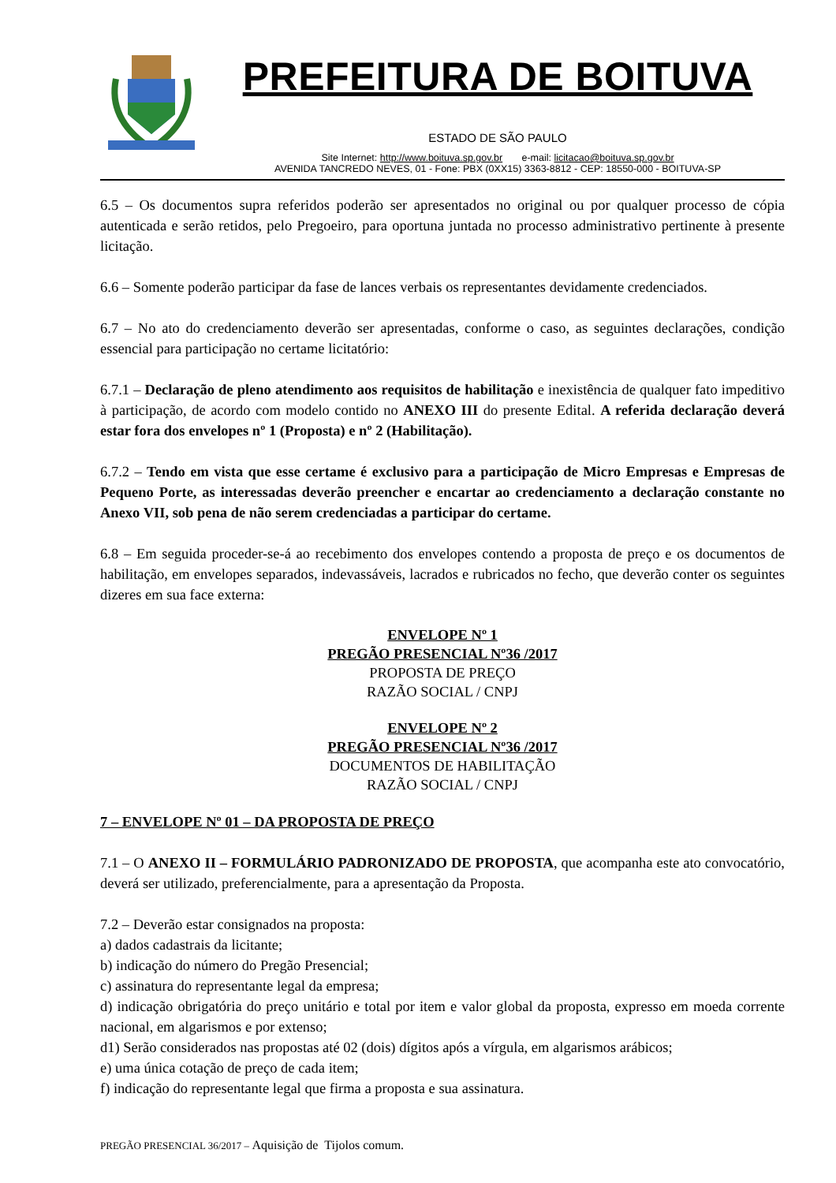PREFEITURA DE BOITUVA
ESTADO DE SÃO PAULO
Site Internet: http://www.boituva.sp.gov.br e-mail: licitacao@boituva.sp.gov.br
AVENIDA TANCREDO NEVES, 01 - Fone: PBX (0XX15) 3363-8812 - CEP: 18550-000 - BOITUVA-SP
6.5 – Os documentos supra referidos poderão ser apresentados no original ou por qualquer processo de cópia autenticada e serão retidos, pelo Pregoeiro, para oportuna juntada no processo administrativo pertinente à presente licitação.
6.6 – Somente poderão participar da fase de lances verbais os representantes devidamente credenciados.
6.7 – No ato do credenciamento deverão ser apresentadas, conforme o caso, as seguintes declarações, condição essencial para participação no certame licitatório:
6.7.1 – Declaração de pleno atendimento aos requisitos de habilitação e inexistência de qualquer fato impeditivo à participação, de acordo com modelo contido no ANEXO III do presente Edital. A referida declaração deverá estar fora dos envelopes nº 1 (Proposta) e nº 2 (Habilitação).
6.7.2 – Tendo em vista que esse certame é exclusivo para a participação de Micro Empresas e Empresas de Pequeno Porte, as interessadas deverão preencher e encartar ao credenciamento a declaração constante no Anexo VII, sob pena de não serem credenciadas a participar do certame.
6.8 – Em seguida proceder-se-á ao recebimento dos envelopes contendo a proposta de preço e os documentos de habilitação, em envelopes separados, indevassáveis, lacrados e rubricados no fecho, que deverão conter os seguintes dizeres em sua face externa:
ENVELOPE Nº 1
PREGÃO PRESENCIAL Nº36 /2017
PROPOSTA DE PREÇO
RAZÃO SOCIAL / CNPJ
ENVELOPE Nº 2
PREGÃO PRESENCIAL Nº36 /2017
DOCUMENTOS DE HABILITAÇÃO
RAZÃO SOCIAL / CNPJ
7 – ENVELOPE Nº 01 – DA PROPOSTA DE PREÇO
7.1 – O ANEXO II – FORMULÁRIO PADRONIZADO DE PROPOSTA, que acompanha este ato convocatório, deverá ser utilizado, preferencialmente, para a apresentação da Proposta.
7.2 – Deverão estar consignados na proposta:
a) dados cadastrais da licitante;
b) indicação do número do Pregão Presencial;
c) assinatura do representante legal da empresa;
d) indicação obrigatória do preço unitário e total por item e valor global da proposta, expresso em moeda corrente nacional, em algarismos e por extenso;
d1) Serão considerados nas propostas até 02 (dois) dígitos após a vírgula, em algarismos arábicos;
e) uma única cotação de preço de cada item;
f) indicação do representante legal que firma a proposta e sua assinatura.
PREGÃO PRESENCIAL 36/2017 – Aquisição de Tijolos comum.